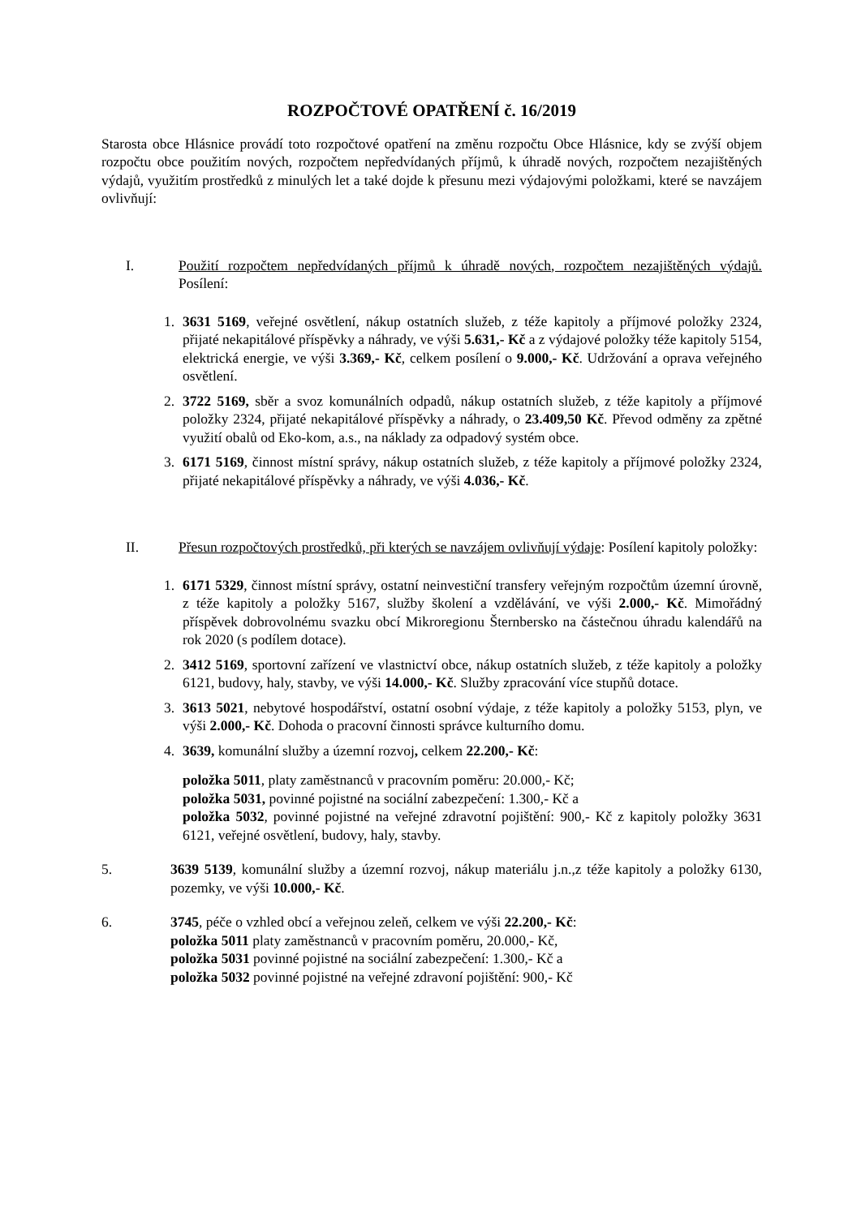ROZPOČTOVÉ OPATŘENÍ č. 16/2019
Starosta obce Hlásnice provádí toto rozpočtové opatření na změnu rozpočtu Obce Hlásnice, kdy se zvýší objem rozpočtu obce použitím nových, rozpočtem nepředvídaných příjmů, k úhradě nových, rozpočtem nezajištěných výdajů, využitím prostředků z minulých let a také dojde k přesunu mezi výdajovými položkami, které se navzájem ovlivňují:
I. Použití rozpočtem nepředvídaných příjmů k úhradě nových, rozpočtem nezajištěných výdajů. Posílení:
1. 3631 5169, veřejné osvětlení, nákup ostatních služeb, z téže kapitoly a příjmové položky 2324, přijaté nekapitálové příspěvky a náhrady, ve výši 5.631,- Kč a z výdajové položky téže kapitoly 5154, elektrická energie, ve výši 3.369,- Kč, celkem posílení o 9.000,- Kč. Udržování a oprava veřejného osvětlení.
2. 3722 5169, sběr a svoz komunálních odpadů, nákup ostatních služeb, z téže kapitoly a příjmové položky 2324, přijaté nekapitálové příspěvky a náhrady, o 23.409,50 Kč. Převod odměny za zpětné využití obalů od Eko-kom, a.s., na náklady za odpadový systém obce.
3. 6171 5169, činnost místní správy, nákup ostatních služeb, z téže kapitoly a příjmové položky 2324, přijaté nekapitálové příspěvky a náhrady, ve výši 4.036,- Kč.
II. Přesun rozpočtových prostředků, při kterých se navzájem ovlivňují výdaje: Posílení kapitoly položky:
1. 6171 5329, činnost místní správy, ostatní neinvestiční transfery veřejným rozpočtům územní úrovně, z téže kapitoly a položky 5167, služby školení a vzdělávání, ve výši 2.000,- Kč. Mimořádný příspěvek dobrovolnému svazku obcí Mikroregionu Šternbersko na částečnou úhradu kalendářů na rok 2020 (s podílem dotace).
2. 3412 5169, sportovní zařízení ve vlastnictví obce, nákup ostatních služeb, z téže kapitoly a položky 6121, budovy, haly, stavby, ve výši 14.000,- Kč. Služby zpracování více stupňů dotace.
3. 3613 5021, nebytové hospodářství, ostatní osobní výdaje, z téže kapitoly a položky 5153, plyn, ve výši 2.000,- Kč. Dohoda o pracovní činnosti správce kulturního domu.
4. 3639, komunální služby a územní rozvoj, celkem 22.200,- Kč:
položka 5011, platy zaměstnanců v pracovním poměru: 20.000,- Kč;
položka 5031, povinné pojistné na sociální zabezpečení: 1.300,- Kč a
položka 5032, povinné pojistné na veřejné zdravotní pojištění: 900,- Kč z kapitoly položky 3631 6121, veřejné osvětlení, budovy, haly, stavby.
5. 3639 5139, komunální služby a územní rozvoj, nákup materiálu j.n.,z téže kapitoly a položky 6130, pozemky, ve výši 10.000,- Kč.
6. 3745, péče o vzhled obcí a veřejnou zeleň, celkem ve výši 22.200,- Kč:
položka 5011 platy zaměstnanců v pracovním poměru, 20.000,- Kč,
položka 5031 povinné pojistné na sociální zabezpečení: 1.300,- Kč a
položka 5032 povinné pojistné na veřejné zdravoní pojištění: 900,- Kč